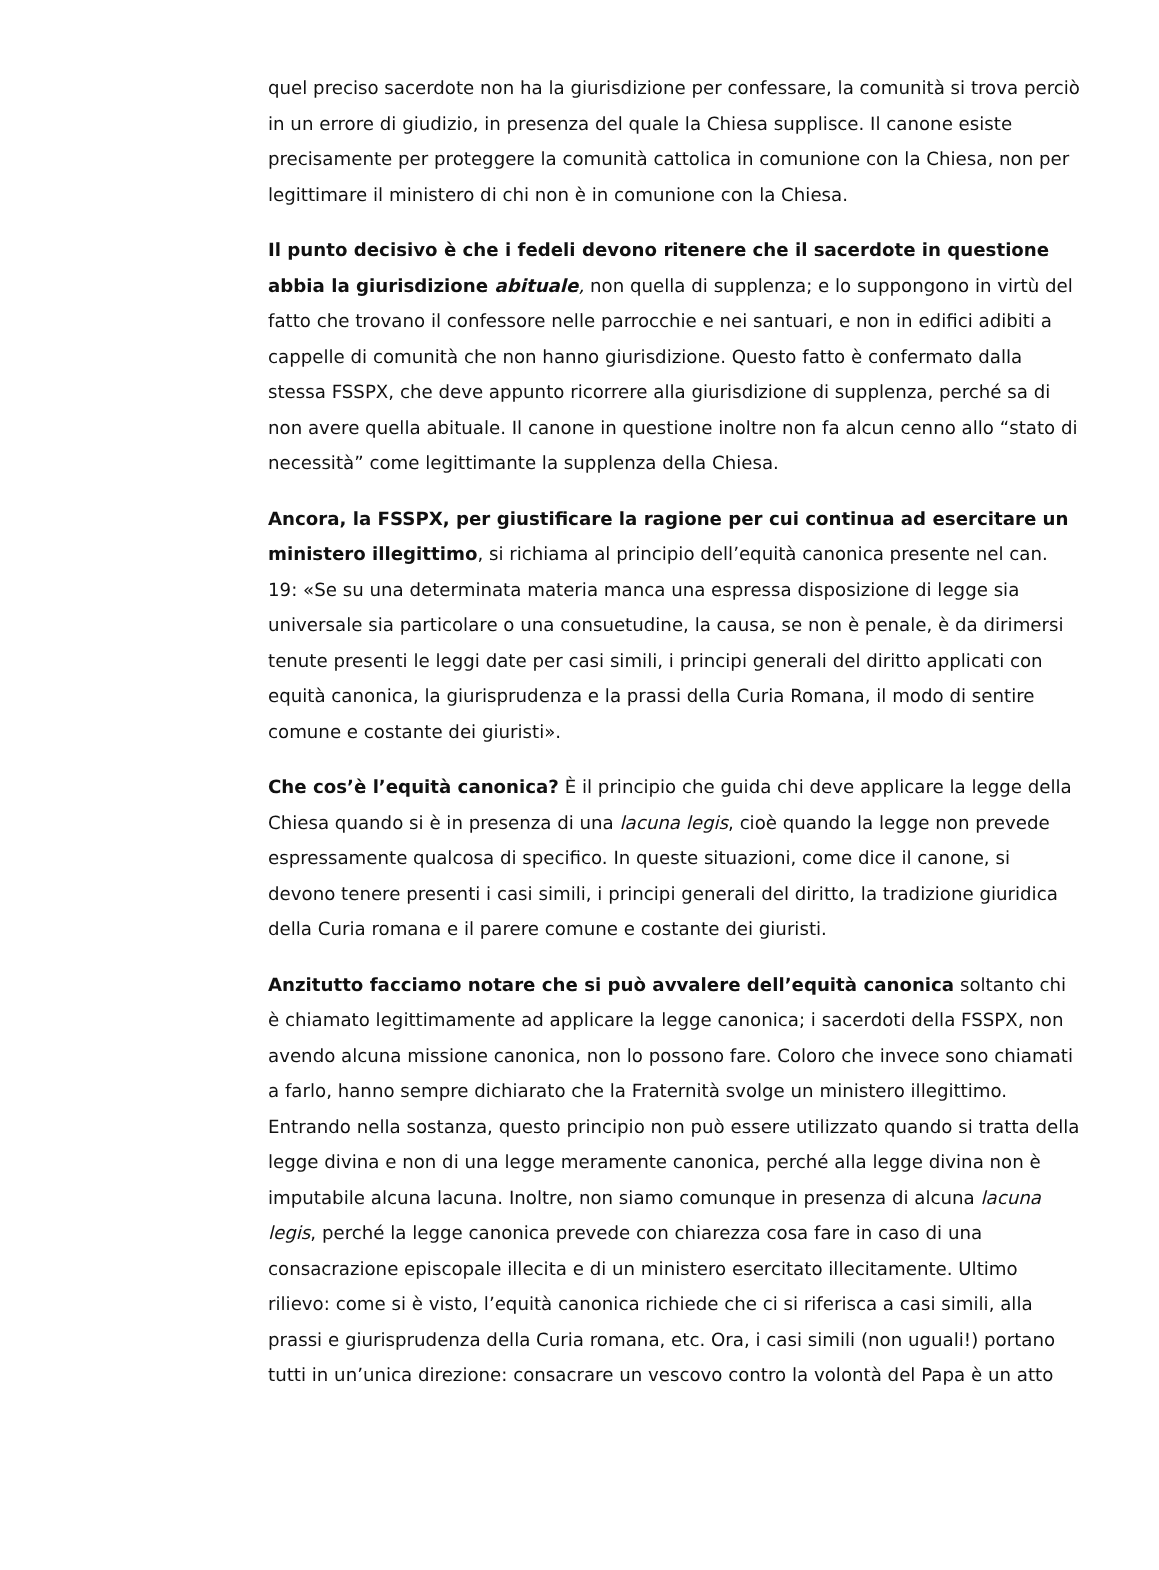quel preciso sacerdote non ha la giurisdizione per confessare, la comunità si trova perciò in un errore di giudizio, in presenza del quale la Chiesa supplisce. Il canone esiste precisamente per proteggere la comunità cattolica in comunione con la Chiesa, non per legittimare il ministero di chi non è in comunione con la Chiesa.
Il punto decisivo è che i fedeli devono ritenere che il sacerdote in questione abbia la giurisdizione abituale, non quella di supplenza; e lo suppongono in virtù del fatto che trovano il confessore nelle parrocchie e nei santuari, e non in edifici adibiti a cappelle di comunità che non hanno giurisdizione. Questo fatto è confermato dalla stessa FSSPX, che deve appunto ricorrere alla giurisdizione di supplenza, perché sa di non avere quella abituale. Il canone in questione inoltre non fa alcun cenno allo “stato di necessità” come legittimante la supplenza della Chiesa.
Ancora, la FSSPX, per giustificare la ragione per cui continua ad esercitare un ministero illegittimo, si richiama al principio dell’equità canonica presente nel can. 19: «Se su una determinata materia manca una espressa disposizione di legge sia universale sia particolare o una consuetudine, la causa, se non è penale, è da dirimersi tenute presenti le leggi date per casi simili, i principi generali del diritto applicati con equità canonica, la giurisprudenza e la prassi della Curia Romana, il modo di sentire comune e costante dei giuristi».
Che cos’è l’equità canonica? È il principio che guida chi deve applicare la legge della Chiesa quando si è in presenza di una lacuna legis, cioè quando la legge non prevede espressamente qualcosa di specifico. In queste situazioni, come dice il canone, si devono tenere presenti i casi simili, i principi generali del diritto, la tradizione giuridica della Curia romana e il parere comune e costante dei giuristi.
Anzitutto facciamo notare che si può avvalere dell’equità canonica soltanto chi è chiamato legittimamente ad applicare la legge canonica; i sacerdoti della FSSPX, non avendo alcuna missione canonica, non lo possono fare. Coloro che invece sono chiamati a farlo, hanno sempre dichiarato che la Fraternità svolge un ministero illegittimo. Entrando nella sostanza, questo principio non può essere utilizzato quando si tratta della legge divina e non di una legge meramente canonica, perché alla legge divina non è imputabile alcuna lacuna. Inoltre, non siamo comunque in presenza di alcuna lacuna legis, perché la legge canonica prevede con chiarezza cosa fare in caso di una consacrazione episcopale illecita e di un ministero esercitato illecitamente. Ultimo rilievo: come si è visto, l’equità canonica richiede che ci si riferisca a casi simili, alla prassi e giurisprudenza della Curia romana, etc. Ora, i casi simili (non uguali!) portano tutti in un’unica direzione: consacrare un vescovo contro la volontà del Papa è un atto